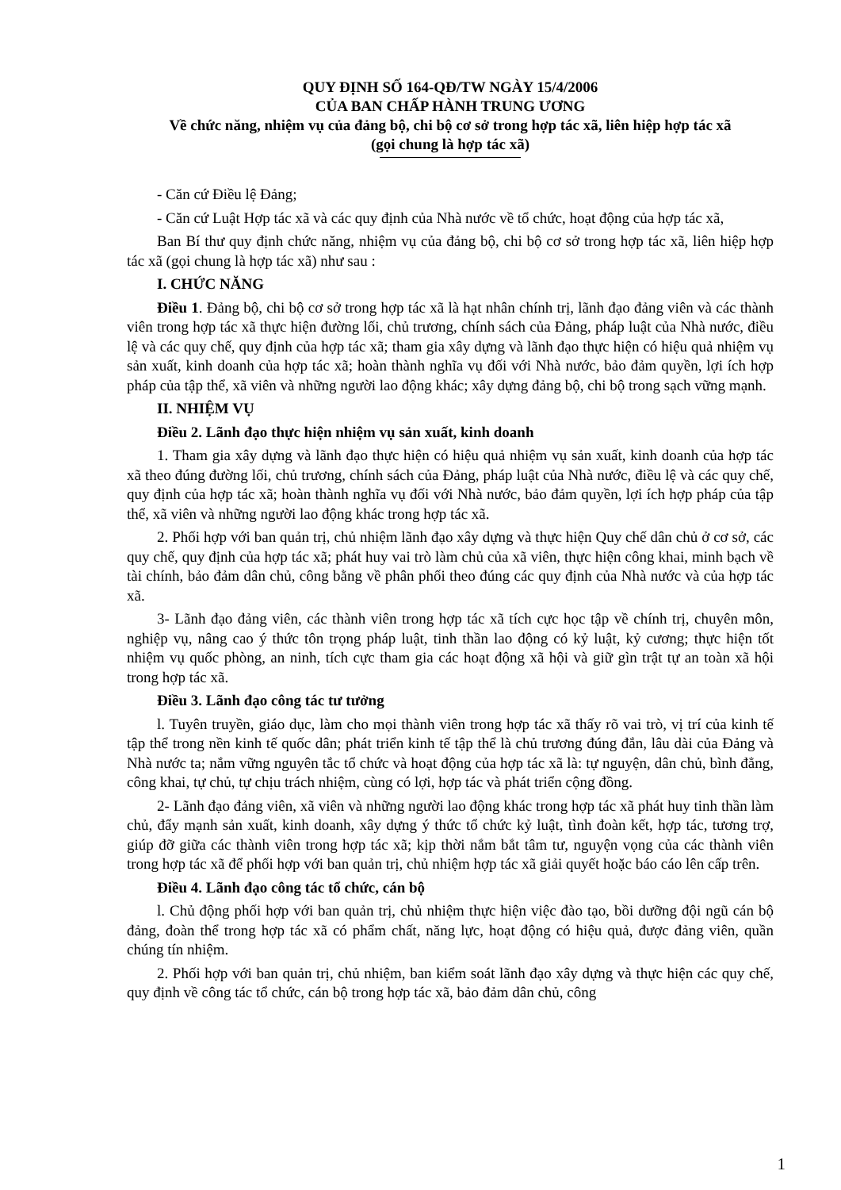QUY ĐỊNH SỐ 164-QĐ/TW NGÀY 15/4/2006
CỦA BAN CHẤP HÀNH TRUNG ƯƠNG
Về chức năng, nhiệm vụ của đảng bộ, chi bộ cơ sở trong hợp tác xã, liên hiệp hợp tác xã
(gọi chung là hợp tác xã)
- Căn cứ Điều lệ Đảng;
- Căn cứ Luật Hợp tác xã và các quy định của Nhà nước về tổ chức, hoạt động của hợp tác xã,
Ban Bí thư quy định chức năng, nhiệm vụ của đảng bộ, chi bộ cơ sở trong hợp tác xã, liên hiệp hợp tác xã (gọi chung là hợp tác xã) như sau :
I. CHỨC NĂNG
Điều 1. Đảng bộ, chi bộ cơ sở trong hợp tác xã là hạt nhân chính trị, lãnh đạo đảng viên và các thành viên trong hợp tác xã thực hiện đường lối, chủ trương, chính sách của Đảng, pháp luật của Nhà nước, điều lệ và các quy chế, quy định của hợp tác xã; tham gia xây dựng và lãnh đạo thực hiện có hiệu quả nhiệm vụ sản xuất, kinh doanh của hợp tác xã; hoàn thành nghĩa vụ đối với Nhà nước, bảo đảm quyền, lợi ích hợp pháp của tập thể, xã viên và những người lao động khác; xây dựng đảng bộ, chi bộ trong sạch vững mạnh.
II. NHIỆM VỤ
Điều 2. Lãnh đạo thực hiện nhiệm vụ sản xuất, kinh doanh
1. Tham gia xây dựng và lãnh đạo thực hiện có hiệu quả nhiệm vụ sản xuất, kinh doanh của hợp tác xã theo đúng đường lối, chủ trương, chính sách của Đảng, pháp luật của Nhà nước, điều lệ và các quy chế, quy định của hợp tác xã; hoàn thành nghĩa vụ đối với Nhà nước, bảo đảm quyền, lợi ích hợp pháp của tập thể, xã viên và những người lao động khác trong hợp tác xã.
2. Phối hợp với ban quản trị, chủ nhiệm lãnh đạo xây dựng và thực hiện Quy chế dân chủ ở cơ sở, các quy chế, quy định của hợp tác xã; phát huy vai trò làm chủ của xã viên, thực hiện công khai, minh bạch về tài chính, bảo đảm dân chủ, công bằng về phân phối theo đúng các quy định của Nhà nước và của hợp tác xã.
3- Lãnh đạo đảng viên, các thành viên trong hợp tác xã tích cực học tập về chính trị, chuyên môn, nghiệp vụ, nâng cao ý thức tôn trọng pháp luật, tinh thần lao động có kỷ luật, kỷ cương; thực hiện tốt nhiệm vụ quốc phòng, an ninh, tích cực tham gia các hoạt động xã hội và giữ gìn trật tự an toàn xã hội trong hợp tác xã.
Điều 3. Lãnh đạo công tác tư tưởng
l. Tuyên truyền, giáo dục, làm cho mọi thành viên trong hợp tác xã thấy rõ vai trò, vị trí của kinh tế tập thể trong nền kinh tế quốc dân; phát triển kinh tế tập thể là chủ trương đúng đắn, lâu dài của Đảng và Nhà nước ta; nắm vững nguyên tắc tổ chức và hoạt động của hợp tác xã là: tự nguyện, dân chủ, bình đẳng, công khai, tự chủ, tự chịu trách nhiệm, cùng có lợi, hợp tác và phát triển cộng đồng.
2- Lãnh đạo đảng viên, xã viên và những người lao động khác trong hợp tác xã phát huy tinh thần làm chủ, đẩy mạnh sản xuất, kinh doanh, xây dựng ý thức tổ chức kỷ luật, tình đoàn kết, hợp tác, tương trợ, giúp đỡ giữa các thành viên trong hợp tác xã; kịp thời nắm bắt tâm tư, nguyện vọng của các thành viên trong hợp tác xã để phối hợp với ban quản trị, chủ nhiệm hợp tác xã giải quyết hoặc báo cáo lên cấp trên.
Điều 4. Lãnh đạo công tác tổ chức, cán bộ
l. Chủ động phối hợp với ban quản trị, chủ nhiệm thực hiện việc đào tạo, bồi dưỡng đội ngũ cán bộ đảng, đoàn thể trong hợp tác xã có phẩm chất, năng lực, hoạt động có hiệu quả, được đảng viên, quần chúng tín nhiệm.
2. Phối hợp với ban quản trị, chủ nhiệm, ban kiểm soát lãnh đạo xây dựng và thực hiện các quy chế, quy định về công tác tổ chức, cán bộ trong hợp tác xã, bảo đảm dân chủ, công
1